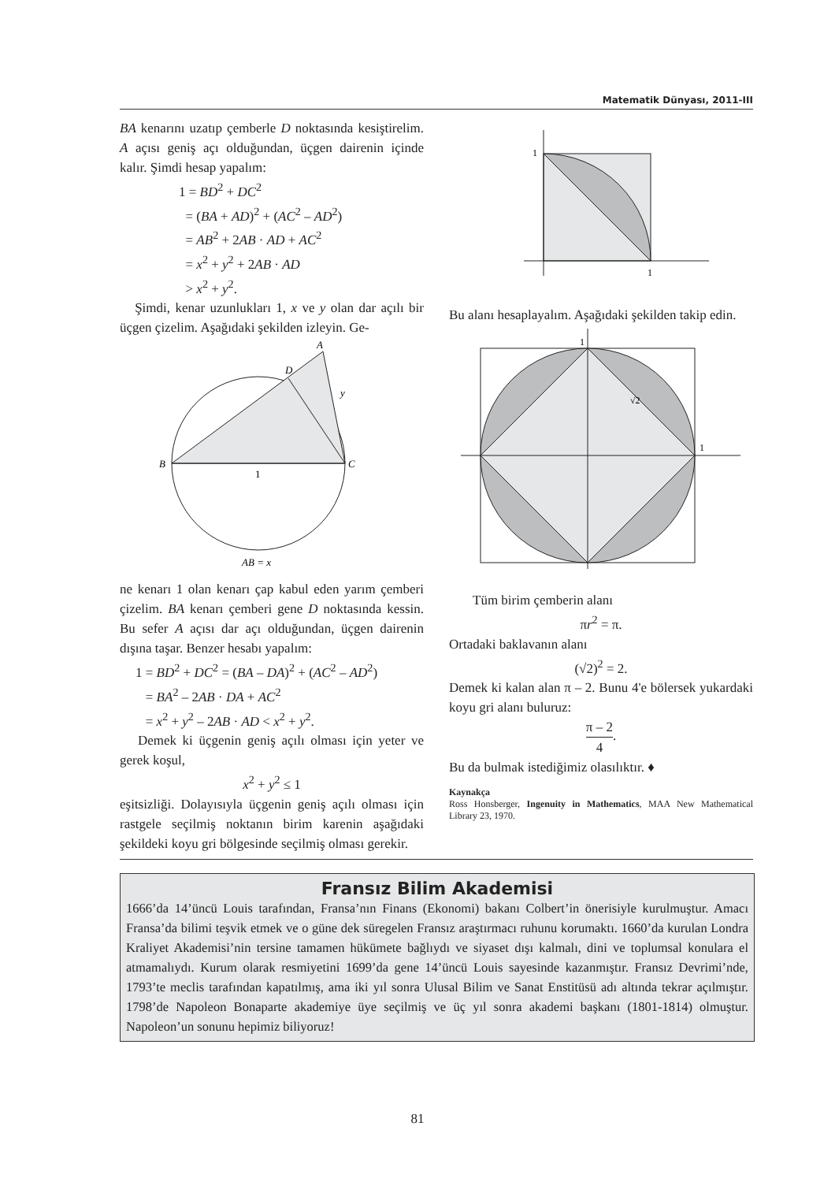Matematik Dünyası, 2011-III
BA kenarını uzatıp çemberle D noktasında kesiştirelim. A açısı geniş açı olduğundan, üçgen dairenin içinde kalır. Şimdi hesap yapalım:
1 = BD<sup>2</sup> + DC<sup>2</sup>
= (BA + AD)<sup>2</sup> + (AC<sup>2</sup> – AD<sup>2</sup>)
= AB<sup>2</sup> + 2AB · AD + AC<sup>2</sup>
= x<sup>2</sup> + y<sup>2</sup> + 2AB · AD
> x<sup>2</sup> + y<sup>2</sup>.
Şimdi, kenar uzunlukları 1, x ve y olan dar açılı bir üçgen çizelim. Aşağıdaki şekilden izleyin. Ge-
A
D
y
B
C
1
AB = x
ne kenarı 1 olan kenarı çap kabul eden yarım çemberi çizelim. BA kenarı çemberi gene D noktasında kessin. Bu sefer A açısı dar açı olduğundan, üçgen dairenin dışına taşar. Benzer hesabı yapalım:
1 = BD<sup>2</sup> + DC<sup>2</sup> = (BA – DA)<sup>2</sup> + (AC<sup>2</sup> – AD<sup>2</sup>)
= BA<sup>2</sup> – 2AB · DA + AC<sup>2</sup>
= x<sup>2</sup> + y<sup>2</sup> – 2AB · AD < x<sup>2</sup> + y<sup>2</sup>.
Demek ki üçgenin geniş açılı olması için yeter ve gerek koşul,
x<sup>2</sup> + y<sup>2</sup> ≤ 1
eşitsizliği. Dolayısıyla üçgenin geniş açılı olması için rastgele seçilmiş noktanın birim karenin aşağıdaki şekildeki koyu gri bölgesinde seçilmiş olması gerekir.
1
1
Bu alanı hesaplayalım. Aşağıdaki şekilden takip edin.
1
1
√2
Tüm birim çemberin alanı
πr<sup>2</sup> = π.
Ortadaki baklavanın alanı
(√2)<sup>2</sup> = 2.
Demek ki kalan alan π – 2. Bunu 4'e bölersek yukardaki koyu gri alanı buluruz:
π – 2 4.
Bu da bulmak istediğimiz olasılıktır. ♦
Kaynakça
Ross Honsberger, Ingenuity in Mathematics, MAA New Mathematical Library 23, 1970.
Fransız Bilim Akademisi
1666’da 14’üncü Louis tarafından, Fransa’nın Finans (Ekonomi) bakanı Colbert’in önerisiyle kurulmuştur. Amacı Fransa’da bilimi teşvik etmek ve o güne dek süregelen Fransız araştırmacı ruhunu korumaktı. 1660’da kurulan Londra Kraliyet Akademisi’nin tersine tamamen hükümete bağlıydı ve siyaset dışı kalmalı, dini ve toplumsal konulara el atmamalıydı. Kurum olarak resmiyetini 1699’da gene 14’üncü Louis sayesinde kazanmıştır. Fransız Devrimi’nde, 1793’te meclis tarafından kapatılmış, ama iki yıl sonra Ulusal Bilim ve Sanat Enstitüsü adı altında tekrar açılmıştır. 1798’de Napoleon Bonaparte akademiye üye seçilmiş ve üç yıl sonra akademi başkanı (1801-1814) olmuştur. Napoleon’un sonunu hepimiz biliyoruz!
81